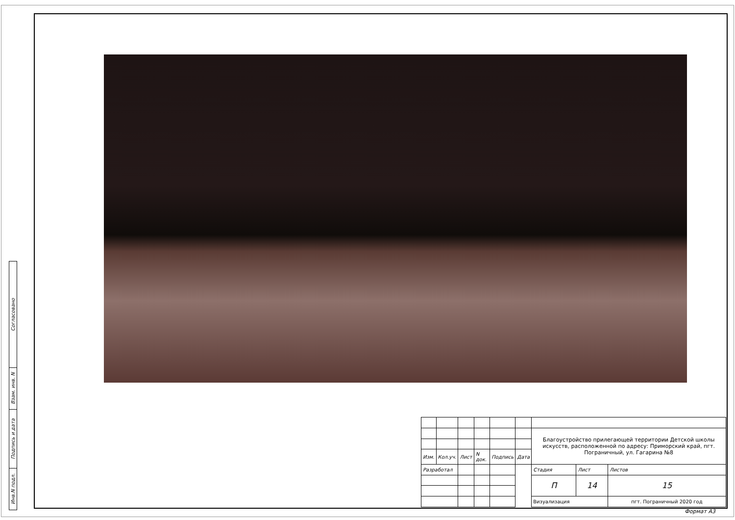Согласовано
Взам. инв. N
Подпись и дата
Инв.N подл.
| | | | | | | Благоустройство прилегающей территории Детской школы искусств, расположенной по адресу: Приморский край, пгт. Пограничный, ул. Гагарина №8 | | |
| Изм. | Кол.уч. | Лист | N док. | Подпись | Дата | | | |
| Разработал | | | | | | Стадия | Лист | Листов |
| | | | | | | П | 14 | 15 |
| | | | | | | Визуализация | | пгт. Пограничный 2020 год |
Формат А3